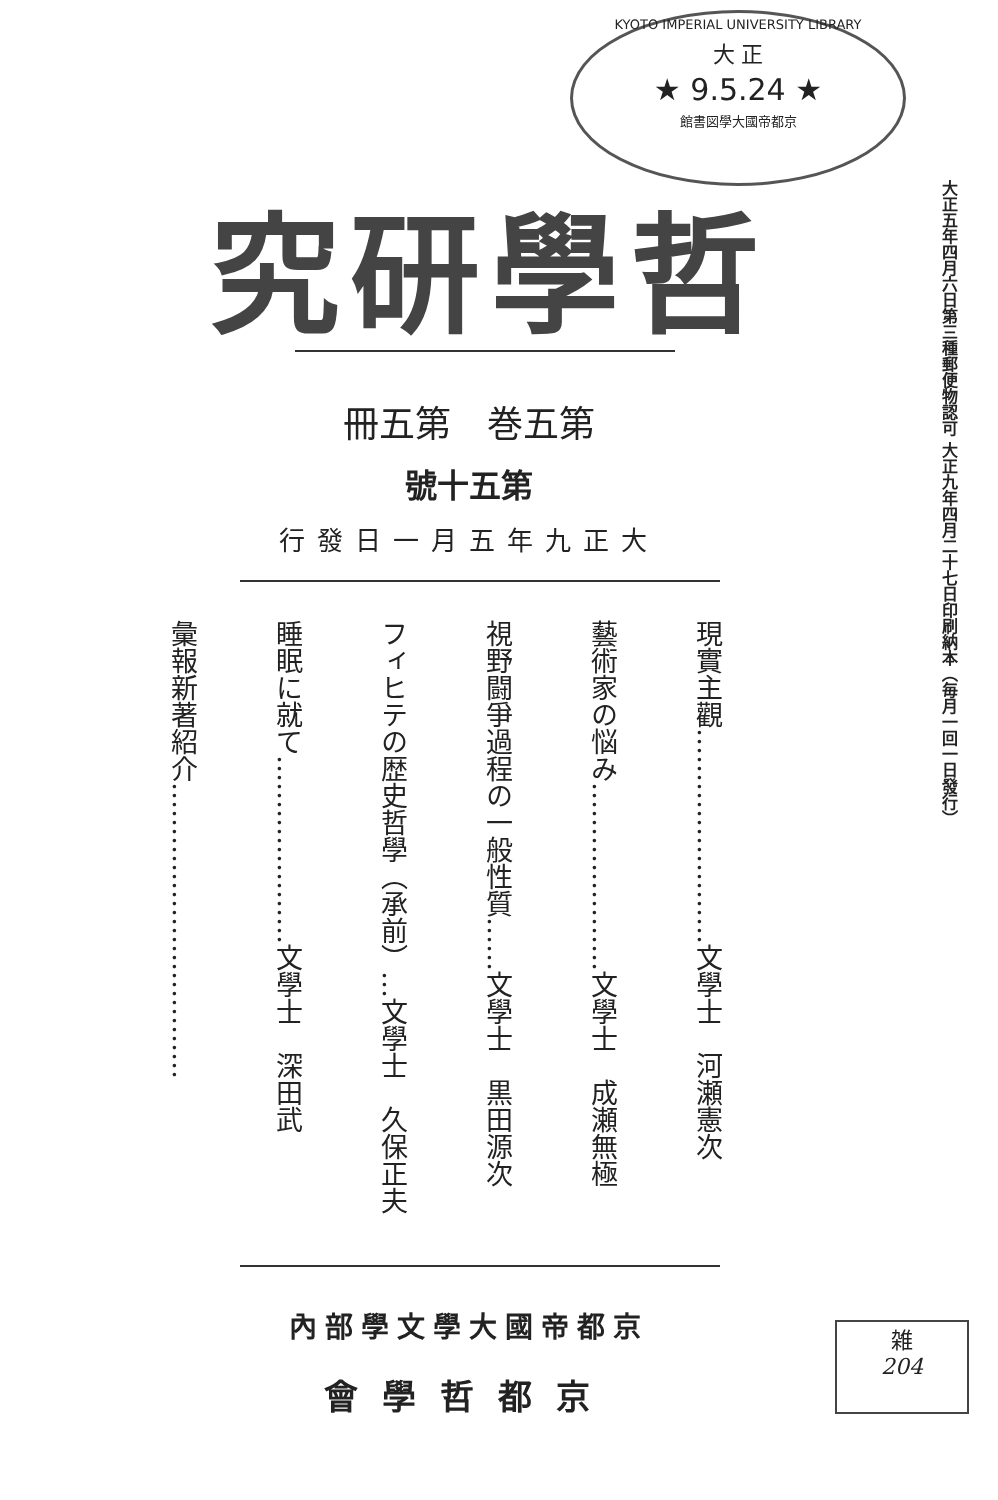KYOTO IMPERIAL UNIVERSITY LIBRARY
大 正
★ 9.5.24 ★
館書図學大國帝都京
究研學哲
大正五年四月六日第三種郵便物認可 大正九年四月二十七日印刷納本（毎月一回一日發行）
冊五第　巻五第
號十五第
行發日一月五年九正大
現實主觀……………………文學士　河瀬憲次
藝術家の悩み…………………文學士　成瀬無極
視野闘爭過程の一般性質……文學士　黒田源次
フィヒテの歴史哲學（承前）…文學士　久保正夫
睡眠に就て…………………文學士　深田武
彙報新著紹介……………………………
內部學文學大國帝都京
會學哲都京
雑
204